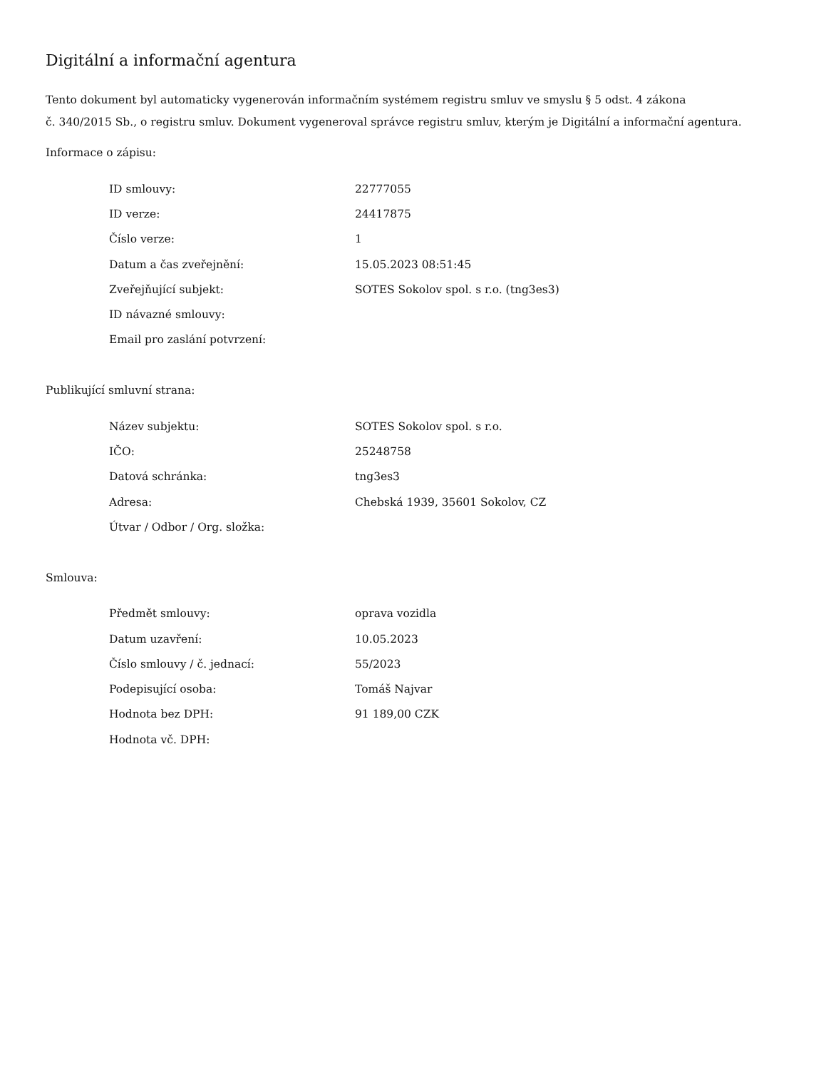Digitální a informační agentura
Tento dokument byl automaticky vygenerován informačním systémem registru smluv ve smyslu § 5 odst. 4 zákona
č. 340/2015 Sb., o registru smluv. Dokument vygeneroval správce registru smluv, kterým je Digitální a informační agentura.
Informace o zápisu:
| ID smlouvy: | 22777055 |
| ID verze: | 24417875 |
| Číslo verze: | 1 |
| Datum a čas zveřejnění: | 15.05.2023 08:51:45 |
| Zveřejňující subjekt: | SOTES Sokolov spol. s r.o. (tng3es3) |
| ID návazné smlouvy: | |
| Email pro zaslání potvrzení: | |
Publikující smluvní strana:
| Název subjektu: | SOTES Sokolov spol. s r.o. |
| IČO: | 25248758 |
| Datová schránka: | tng3es3 |
| Adresa: | Chebská 1939, 35601 Sokolov, CZ |
| Útvar / Odbor / Org. složka: | |
Smlouva:
| Předmět smlouvy: | oprava vozidla |
| Datum uzavření: | 10.05.2023 |
| Číslo smlouvy / č. jednací: | 55/2023 |
| Podepisující osoba: | Tomáš Najvar |
| Hodnota bez DPH: | 91 189,00 CZK |
| Hodnota vč. DPH: | |